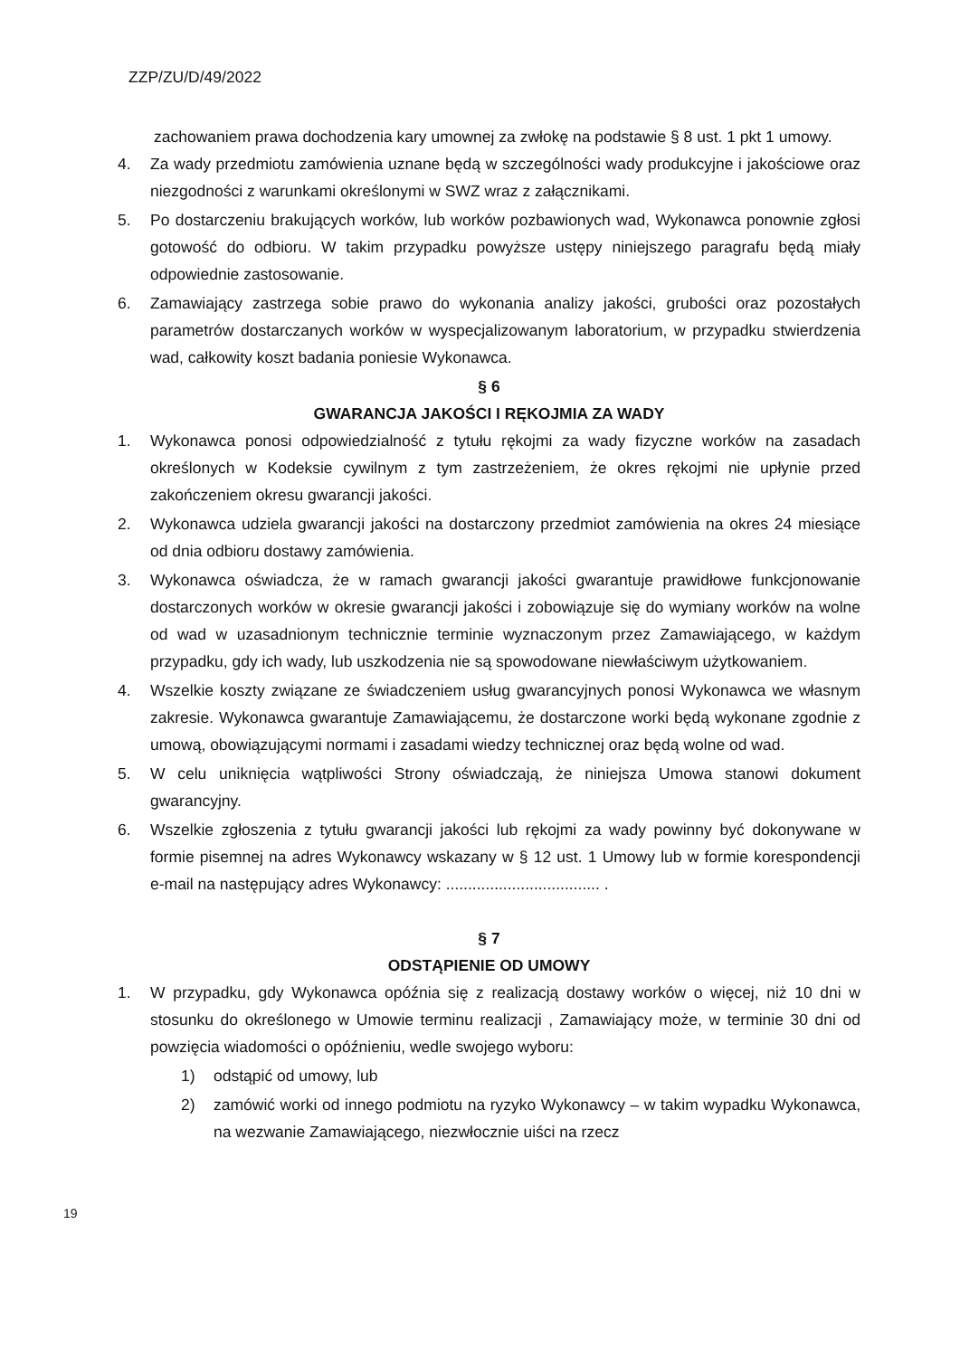ZZP/ZU/D/49/2022
zachowaniem prawa dochodzenia kary umownej za zwłokę na podstawie § 8 ust. 1 pkt 1 umowy.
4. Za wady przedmiotu zamówienia uznane będą w szczególności wady produkcyjne i jakościowe oraz niezgodności z warunkami określonymi w SWZ wraz z załącznikami.
5. Po dostarczeniu brakujących worków, lub worków pozbawionych wad, Wykonawca ponownie zgłosi gotowość do odbioru. W takim przypadku powyższe ustępy niniejszego paragrafu będą miały odpowiednie zastosowanie.
6. Zamawiający zastrzega sobie prawo do wykonania analizy jakości, grubości oraz pozostałych parametrów dostarczanych worków w wyspecjalizowanym laboratorium, w przypadku stwierdzenia wad, całkowity koszt badania poniesie Wykonawca.
§ 6
GWARANCJA JAKOŚCI I RĘKOJMIA ZA WADY
1. Wykonawca ponosi odpowiedzialność z tytułu rękojmi za wady fizyczne worków na zasadach określonych w Kodeksie cywilnym z tym zastrzeżeniem, że okres rękojmi nie upłynie przed zakończeniem okresu gwarancji jakości.
2. Wykonawca udziela gwarancji jakości na dostarczony przedmiot zamówienia na okres 24 miesiące od dnia odbioru dostawy zamówienia.
3. Wykonawca oświadcza, że w ramach gwarancji jakości gwarantuje prawidłowe funkcjonowanie dostarczonych worków w okresie gwarancji jakości i zobowiązuje się do wymiany worków na wolne od wad w uzasadnionym technicznie terminie wyznaczonym przez Zamawiającego, w każdym przypadku, gdy ich wady, lub uszkodzenia nie są spowodowane niewłaściwym użytkowaniem.
4. Wszelkie koszty związane ze świadczeniem usług gwarancyjnych ponosi Wykonawca we własnym zakresie. Wykonawca gwarantuje Zamawiającemu, że dostarczone worki będą wykonane zgodnie z umową, obowiązującymi normami i zasadami wiedzy technicznej oraz będą wolne od wad.
5. W celu uniknięcia wątpliwości Strony oświadczają, że niniejsza Umowa stanowi dokument gwarancyjny.
6. Wszelkie zgłoszenia z tytułu gwarancji jakości lub rękojmi za wady powinny być dokonywane w formie pisemnej na adres Wykonawcy wskazany w § 12 ust. 1 Umowy lub w formie korespondencji e-mail na następujący adres Wykonawcy: ................................... .
§ 7
ODSTĄPIENIE OD UMOWY
1. W przypadku, gdy Wykonawca opóźnia się z realizacją dostawy worków o więcej, niż 10 dni w stosunku do określonego w Umowie terminu realizacji , Zamawiający może, w terminie 30 dni od powzięcia wiadomości o opóźnieniu, wedle swojego wyboru:
1) odstąpić od umowy, lub
2) zamówić worki od innego podmiotu na ryzyko Wykonawcy – w takim wypadku Wykonawca, na wezwanie Zamawiającego, niezwłocznie uiści na rzecz
19